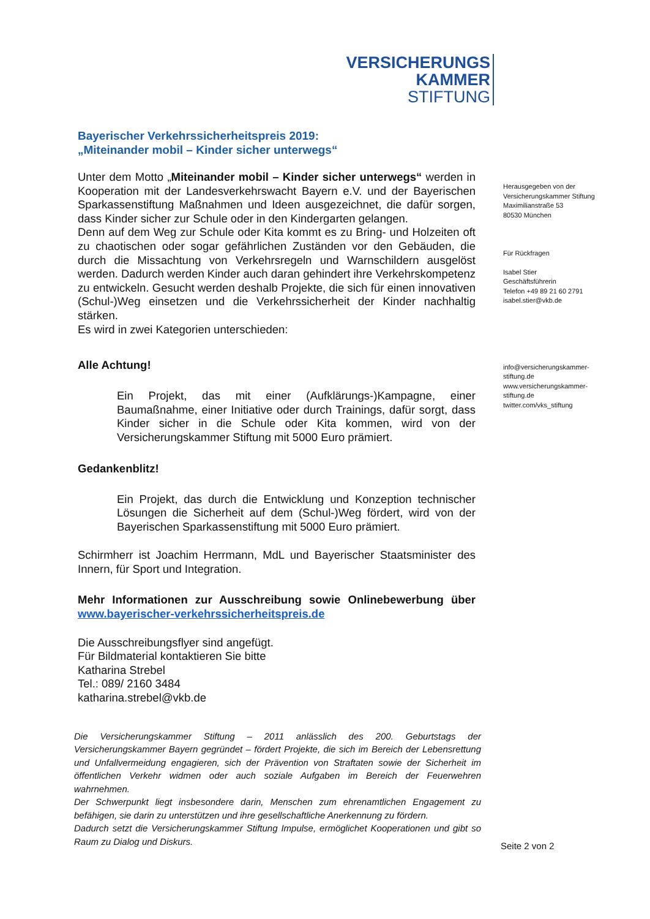VERSICHERUNGS
KAMMER
STIFTUNG
Bayerischer Verkehrssicherheitspreis 2019:
„Miteinander mobil – Kinder sicher unterwegs“
Unter dem Motto „Miteinander mobil – Kinder sicher unterwegs“ werden in Kooperation mit der Landesverkehrswacht Bayern e.V. und der Bayerischen Sparkassenstiftung Maßnahmen und Ideen ausgezeichnet, die dafür sorgen, dass Kinder sicher zur Schule oder in den Kindergarten gelangen.
Denn auf dem Weg zur Schule oder Kita kommt es zu Bring- und Holzeiten oft zu chaotischen oder sogar gefährlichen Zuständen vor den Gebäuden, die durch die Missachtung von Verkehrsregeln und Warnschildern ausgelöst werden. Dadurch werden Kinder auch daran gehindert ihre Verkehrskompetenz zu entwickeln. Gesucht werden deshalb Projekte, die sich für einen innovativen (Schul-)Weg einsetzen und die Verkehrssicherheit der Kinder nachhaltig stärken.
Es wird in zwei Kategorien unterschieden:
Alle Achtung!
Ein Projekt, das mit einer (Aufklärungs-)Kampagne, einer Baumaßnahme, einer Initiative oder durch Trainings, dafür sorgt, dass Kinder sicher in die Schule oder Kita kommen, wird von der Versicherungskammer Stiftung mit 5000 Euro prämiert.
Gedankenblitz!
Ein Projekt, das durch die Entwicklung und Konzeption technischer Lösungen die Sicherheit auf dem (Schul-)Weg fördert, wird von der Bayerischen Sparkassenstiftung mit 5000 Euro prämiert.
Schirmherr ist Joachim Herrmann, MdL und Bayerischer Staatsminister des Innern, für Sport und Integration.
Mehr Informationen zur Ausschreibung sowie Onlinebewerbung über www.bayerischer-verkehrssicherheitspreis.de
Die Ausschreibungsflyer sind angefügt.
Für Bildmaterial kontaktieren Sie bitte
Katharina Strebel
Tel.: 089/ 2160 3484
katharina.strebel@vkb.de
Die Versicherungskammer Stiftung – 2011 anlässlich des 200. Geburtstags der Versicherungskammer Bayern gegründet – fördert Projekte, die sich im Bereich der Lebensrettung und Unfallvermeidung engagieren, sich der Prävention von Straftaten sowie der Sicherheit im öffentlichen Verkehr widmen oder auch soziale Aufgaben im Bereich der Feuerwehren wahrnehmen.
Der Schwerpunkt liegt insbesondere darin, Menschen zum ehrenamtlichen Engagement zu befähigen, sie darin zu unterstützen und ihre gesellschaftliche Anerkennung zu fördern.
Dadurch setzt die Versicherungskammer Stiftung Impulse, ermöglichet Kooperationen und gibt so Raum zu Dialog und Diskurs.
Herausgegeben von der
Versicherungskammer Stiftung
Maximilianstraße 53
80530 München
Für Rückfragen
Isabel Stier
Geschäftsführerin
Telefon +49 89 21 60 2791
isabel.stier@vkb.de
info@versicherungskammer-
stiftung.de
www.versicherungskammer-
stiftung.de
twitter.com/vks_stiftung
Seite 2 von 2